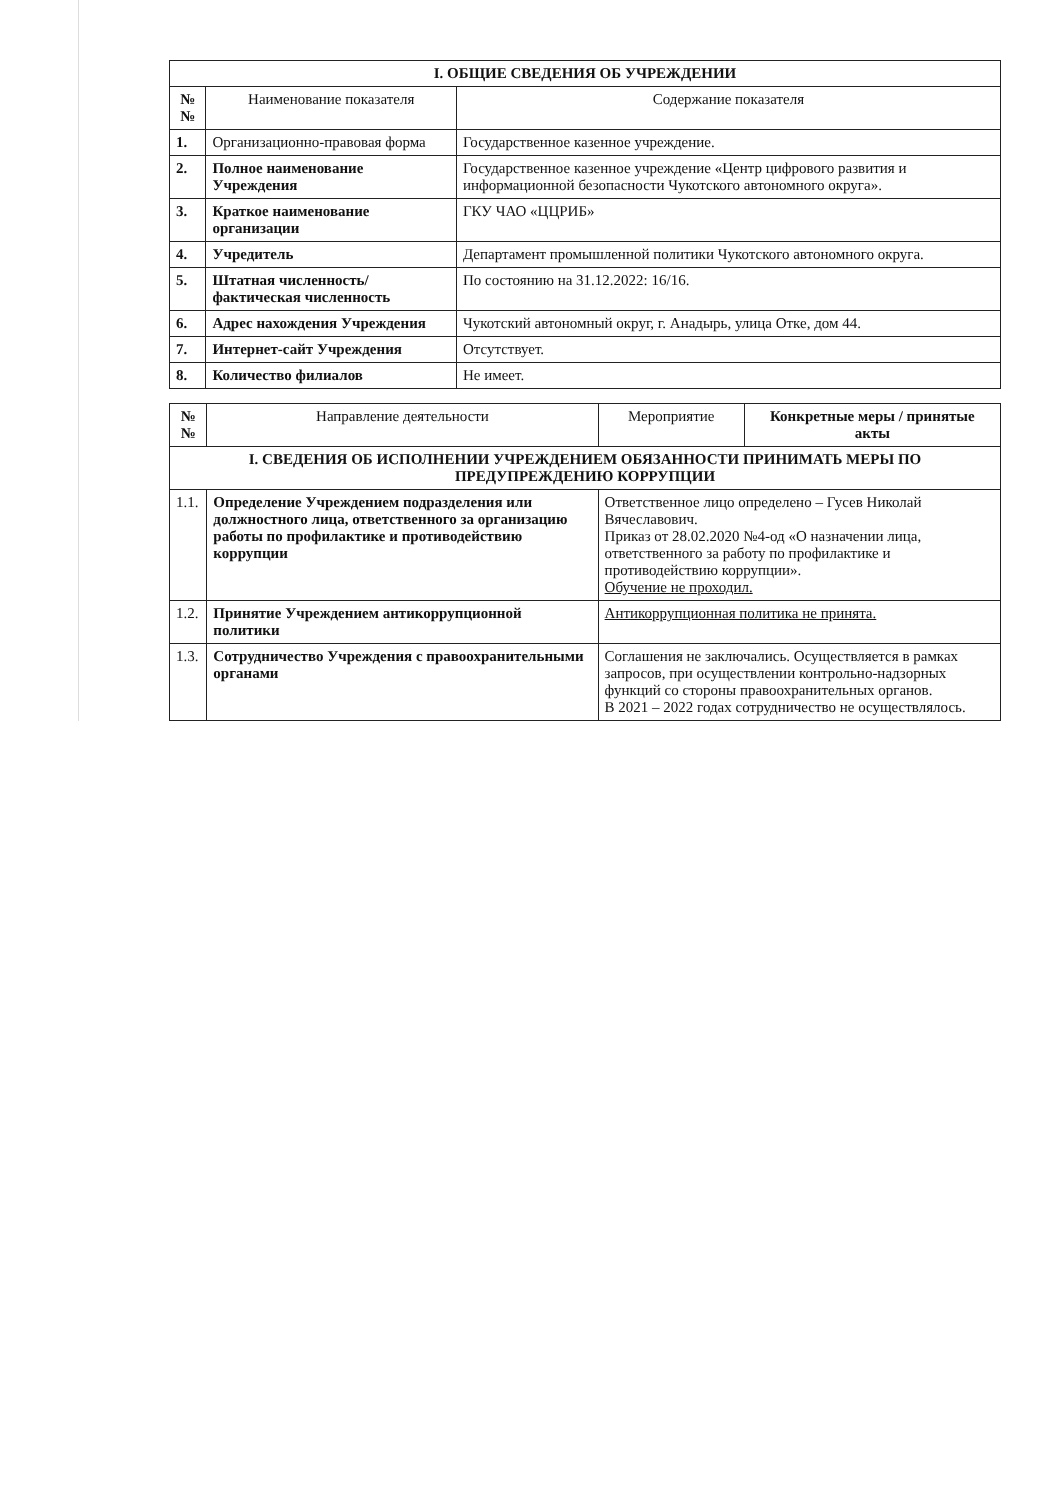| I. ОБЩИЕ СВЕДЕНИЯ ОБ УЧРЕЖДЕНИИ | | |
| №№ | Наименование показателя | Содержание показателя |
| 1. | Организационно-правовая форма | Государственное казенное учреждение. |
| 2. | Полное наименование Учреждения | Государственное казенное учреждение «Центр цифрового развития и информационной безопасности Чукотского автономного округа». |
| 3. | Краткое наименование организации | ГКУ ЧАО «ЦЦРИБ» |
| 4. | Учредитель | Департамент промышленной политики Чукотского автономного округа. |
| 5. | Штатная численность/ фактическая численность | По состоянию на 31.12.2022: 16/16. |
| 6. | Адрес нахождения Учреждения | Чукотский автономный округ, г. Анадырь, улица Отке, дом 44. |
| 7. | Интернет-сайт Учреждения | Отсутствует. |
| 8. | Количество филиалов | Не имеет. |
| №№ | Направление деятельности | Мероприятие | Конкретные меры / принятые акты |
| --- | --- | --- | --- |
| I. СВЕДЕНИЯ ОБ ИСПОЛНЕНИИ УЧРЕЖДЕНИЕМ ОБЯЗАННОСТИ ПРИНИМАТЬ МЕРЫ ПО ПРЕДУПРЕЖДЕНИЮ КОРРУПЦИИ | | | |
| 1.1. | Определение Учреждением подразделения или должностного лица, ответственного за организацию работы по профилактике и противодействию коррупции | Ответственное лицо определено – Гусев Николай Вячеславович. Приказ от 28.02.2020 №4-од «О назначении лица, ответственного за работу по профилактике и противодействию коррупции». Обучение не проходил. | |
| 1.2. | Принятие Учреждением антикоррупционной политики | Антикоррупционная политика не принята. | |
| 1.3. | Сотрудничество Учреждения с правоохранительными органами | Соглашения не заключались. Осуществляется в рамках запросов, при осуществлении контрольно-надзорных функций со стороны правоохранительных органов. В 2021 – 2022 годах сотрудничество не осуществлялось. | |